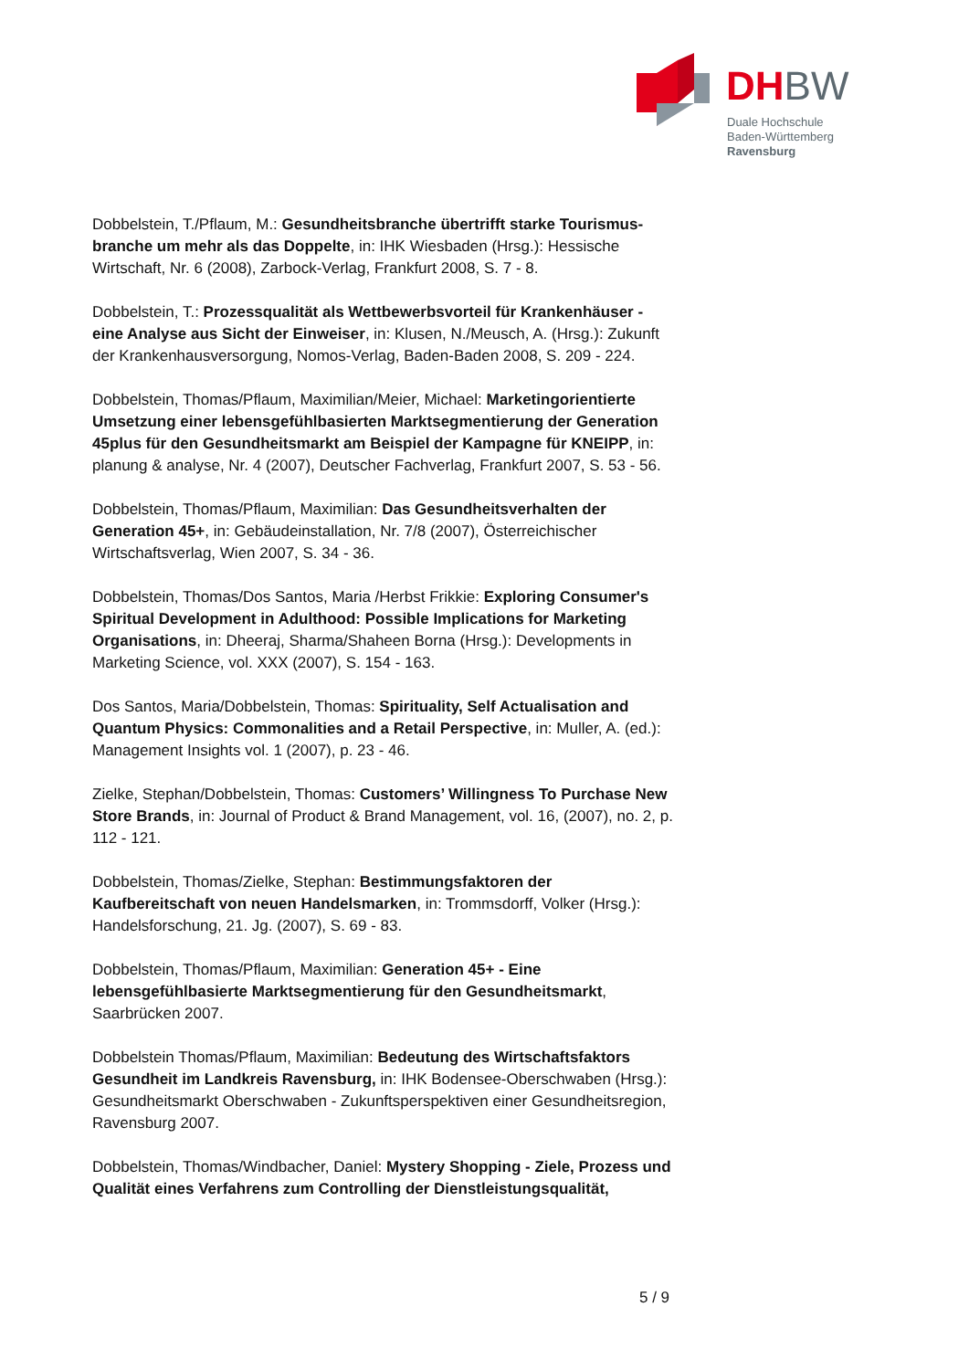DH BW
Duale Hochschule
Baden-Württemberg
Ravensburg
Dobbelstein, T./Pflaum, M.: Gesundheitsbranche übertrifft starke Tourismus­branche um mehr als das Doppelte, in: IHK Wiesbaden (Hrsg.): Hessische Wirtschaft, Nr. 6 (2008), Zarbock-Verlag, Frankfurt 2008, S. 7 - 8.
Dobbelstein, T.: Prozessqualität als Wettbewerbsvorteil für Krankenhäuser - eine Analyse aus Sicht der Einweiser, in: Klusen, N./Meusch, A. (Hrsg.): Zukunft der Krankenhausversorgung, Nomos-Verlag, Baden-Baden 2008, S. 209 - 224.
Dobbelstein, Thomas/Pflaum, Maximilian/Meier, Michael: Marketingorientierte Umsetzung einer lebensgefühlbasierten Marktsegmentierung der Generation 45plus für den Gesundheitsmarkt am Beispiel der Kampagne für KNEIPP, in: planung & analyse, Nr. 4 (2007), Deutscher Fachverlag, Frankfurt 2007, S. 53 - 56.
Dobbelstein, Thomas/Pflaum, Maximilian: Das Gesundheitsverhalten der Generation 45+, in: Gebäudeinstallation, Nr. 7/8 (2007), Österreichischer Wirtschaftsverlag, Wien 2007, S. 34 - 36.
Dobbelstein, Thomas/Dos Santos, Maria /Herbst Frikkie: Exploring Consumer's Spiritual Development in Adulthood: Possible Implications for Marketing Organisations, in: Dheeraj, Sharma/Shaheen Borna (Hrsg.): Developments in Marketing Science, vol. XXX (2007), S. 154 - 163.
Dos Santos, Maria/Dobbelstein, Thomas: Spirituality, Self Actualisation and Quantum Physics: Commonalities and a Retail Perspective, in: Muller, A. (ed.): Management Insights vol. 1 (2007), p. 23 - 46.
Zielke, Stephan/Dobbelstein, Thomas: Customers’ Willingness To Purchase New Store Brands, in: Journal of Product & Brand Management, vol. 16, (2007), no. 2, p. 112 - 121.
Dobbelstein, Thomas/Zielke, Stephan: Bestimmungsfaktoren der Kaufbereitschaft von neuen Handelsmarken, in: Trommsdorff, Volker (Hrsg.): Handelsforschung, 21. Jg. (2007), S. 69 - 83.
Dobbelstein, Thomas/Pflaum, Maximilian: Generation 45+ - Eine lebensgefühlbasierte Marktsegmentierung für den Gesundheitsmarkt, Saarbrücken 2007.
Dobbelstein Thomas/Pflaum, Maximilian: Bedeutung des Wirtschaftsfaktors Gesundheit im Landkreis Ravensburg, in: IHK Bodensee-Oberschwaben (Hrsg.): Gesundheitsmarkt Oberschwaben - Zukunftsperspektiven einer Gesundheitsregion, Ravensburg 2007.
Dobbelstein, Thomas/Windbacher, Daniel: Mystery Shopping - Ziele, Prozess und Qualität eines Verfahrens zum Controlling der Dienstleistungsqualität,
5 / 9